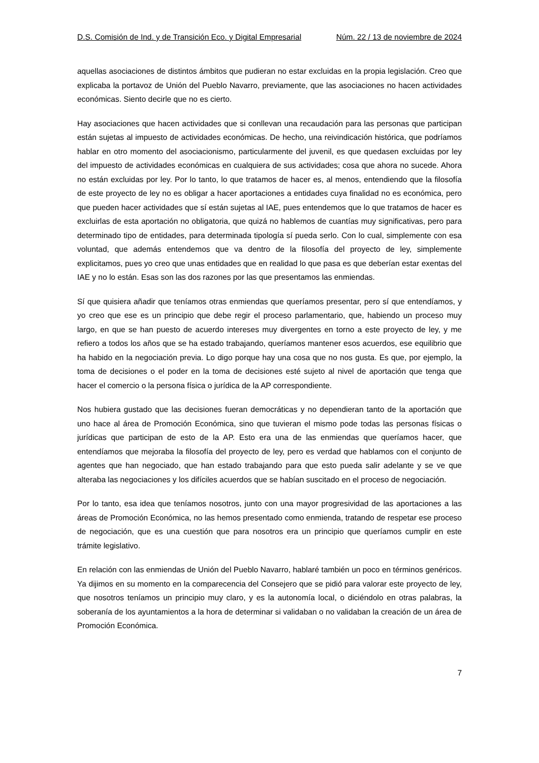D.S. Comisión de Ind. y de Transición Eco. y Digital Empresarial Núm. 22 / 13 de noviembre de 2024
aquellas asociaciones de distintos ámbitos que pudieran no estar excluidas en la propia legislación. Creo que explicaba la portavoz de Unión del Pueblo Navarro, previamente, que las asociaciones no hacen actividades económicas. Siento decirle que no es cierto.
Hay asociaciones que hacen actividades que si conllevan una recaudación para las personas que participan están sujetas al impuesto de actividades económicas. De hecho, una reivindicación histórica, que podríamos hablar en otro momento del asociacionismo, particularmente del juvenil, es que quedasen excluidas por ley del impuesto de actividades económicas en cualquiera de sus actividades; cosa que ahora no sucede. Ahora no están excluidas por ley. Por lo tanto, lo que tratamos de hacer es, al menos, entendiendo que la filosofía de este proyecto de ley no es obligar a hacer aportaciones a entidades cuya finalidad no es económica, pero que pueden hacer actividades que sí están sujetas al IAE, pues entendemos que lo que tratamos de hacer es excluirlas de esta aportación no obligatoria, que quizá no hablemos de cuantías muy significativas, pero para determinado tipo de entidades, para determinada tipología sí pueda serlo. Con lo cual, simplemente con esa voluntad, que además entendemos que va dentro de la filosofía del proyecto de ley, simplemente explicitamos, pues yo creo que unas entidades que en realidad lo que pasa es que deberían estar exentas del IAE y no lo están. Esas son las dos razones por las que presentamos las enmiendas.
Sí que quisiera añadir que teníamos otras enmiendas que queríamos presentar, pero sí que entendíamos, y yo creo que ese es un principio que debe regir el proceso parlamentario, que, habiendo un proceso muy largo, en que se han puesto de acuerdo intereses muy divergentes en torno a este proyecto de ley, y me refiero a todos los años que se ha estado trabajando, queríamos mantener esos acuerdos, ese equilibrio que ha habido en la negociación previa. Lo digo porque hay una cosa que no nos gusta. Es que, por ejemplo, la toma de decisiones o el poder en la toma de decisiones esté sujeto al nivel de aportación que tenga que hacer el comercio o la persona física o jurídica de la AP correspondiente.
Nos hubiera gustado que las decisiones fueran democráticas y no dependieran tanto de la aportación que uno hace al área de Promoción Económica, sino que tuvieran el mismo pode todas las personas físicas o jurídicas que participan de esto de la AP. Esto era una de las enmiendas que queríamos hacer, que entendíamos que mejoraba la filosofía del proyecto de ley, pero es verdad que hablamos con el conjunto de agentes que han negociado, que han estado trabajando para que esto pueda salir adelante y se ve que alteraba las negociaciones y los difíciles acuerdos que se habían suscitado en el proceso de negociación.
Por lo tanto, esa idea que teníamos nosotros, junto con una mayor progresividad de las aportaciones a las áreas de Promoción Económica, no las hemos presentado como enmienda, tratando de respetar ese proceso de negociación, que es una cuestión que para nosotros era un principio que queríamos cumplir en este trámite legislativo.
En relación con las enmiendas de Unión del Pueblo Navarro, hablaré también un poco en términos genéricos. Ya dijimos en su momento en la comparecencia del Consejero que se pidió para valorar este proyecto de ley, que nosotros teníamos un principio muy claro, y es la autonomía local, o diciéndolo en otras palabras, la soberanía de los ayuntamientos a la hora de determinar si validaban o no validaban la creación de un área de Promoción Económica.
7